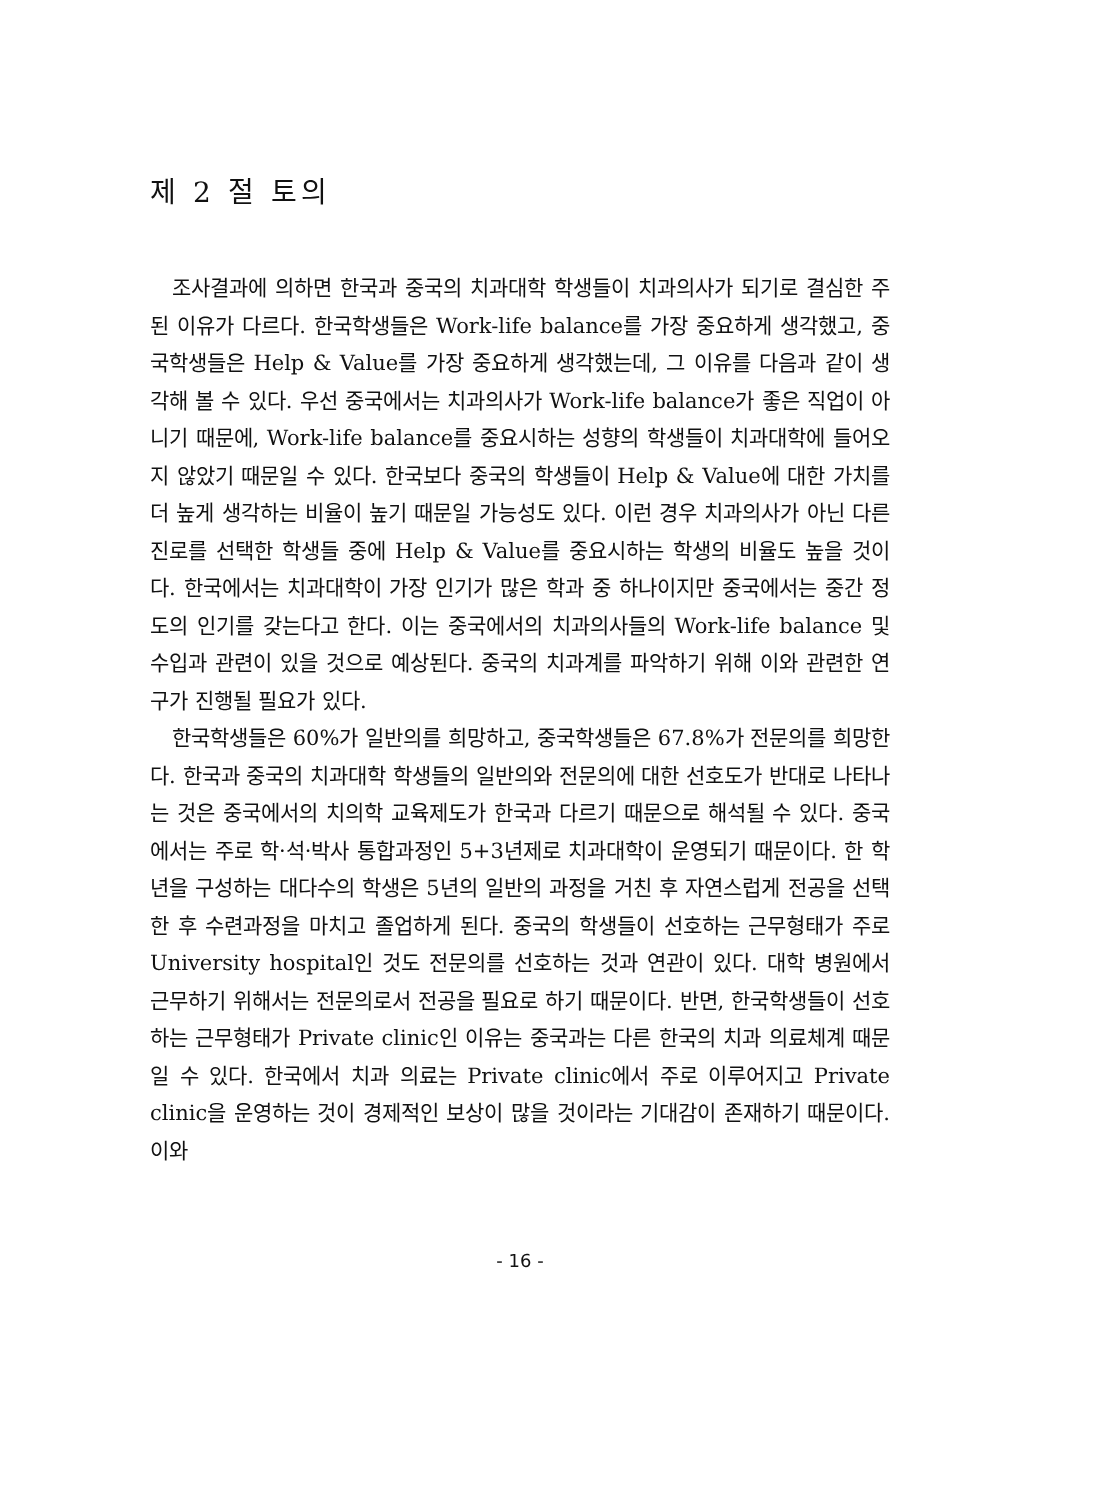제 2 절 토의
조사결과에 의하면 한국과 중국의 치과대학 학생들이 치과의사가 되기로 결심한 주된 이유가 다르다. 한국학생들은 Work-life balance를 가장 중요하게 생각했고, 중국학생들은 Help & Value를 가장 중요하게 생각했는데, 그 이유를 다음과 같이 생각해 볼 수 있다. 우선 중국에서는 치과의사가 Work-life balance가 좋은 직업이 아니기 때문에, Work-life balance를 중요시하는 성향의 학생들이 치과대학에 들어오지 않았기 때문일 수 있다. 한국보다 중국의 학생들이 Help & Value에 대한 가치를 더 높게 생각하는 비율이 높기 때문일 가능성도 있다. 이런 경우 치과의사가 아닌 다른 진로를 선택한 학생들 중에 Help & Value를 중요시하는 학생의 비율도 높을 것이다. 한국에서는 치과대학이 가장 인기가 많은 학과 중 하나이지만 중국에서는 중간 정도의 인기를 갖는다고 한다. 이는 중국에서의 치과의사들의 Work-life balance 및 수입과 관련이 있을 것으로 예상된다. 중국의 치과계를 파악하기 위해 이와 관련한 연구가 진행될 필요가 있다.
한국학생들은 60%가 일반의를 희망하고, 중국학생들은 67.8%가 전문의를 희망한다. 한국과 중국의 치과대학 학생들의 일반의와 전문의에 대한 선호도가 반대로 나타나는 것은 중국에서의 치의학 교육제도가 한국과 다르기 때문으로 해석될 수 있다. 중국에서는 주로 학·석·박사 통합과정인 5+3년제로 치과대학이 운영되기 때문이다. 한 학년을 구성하는 대다수의 학생은 5년의 일반의 과정을 거친 후 자연스럽게 전공을 선택한 후 수련과정을 마치고 졸업하게 된다. 중국의 학생들이 선호하는 근무형태가 주로 University hospital인 것도 전문의를 선호하는 것과 연관이 있다. 대학 병원에서 근무하기 위해서는 전문의로서 전공을 필요로 하기 때문이다. 반면, 한국학생들이 선호하는 근무형태가 Private clinic인 이유는 중국과는 다른 한국의 치과 의료체계 때문일 수 있다. 한국에서 치과 의료는 Private clinic에서 주로 이루어지고 Private clinic을 운영하는 것이 경제적인 보상이 많을 것이라는 기대감이 존재하기 때문이다. 이와
- 16 -